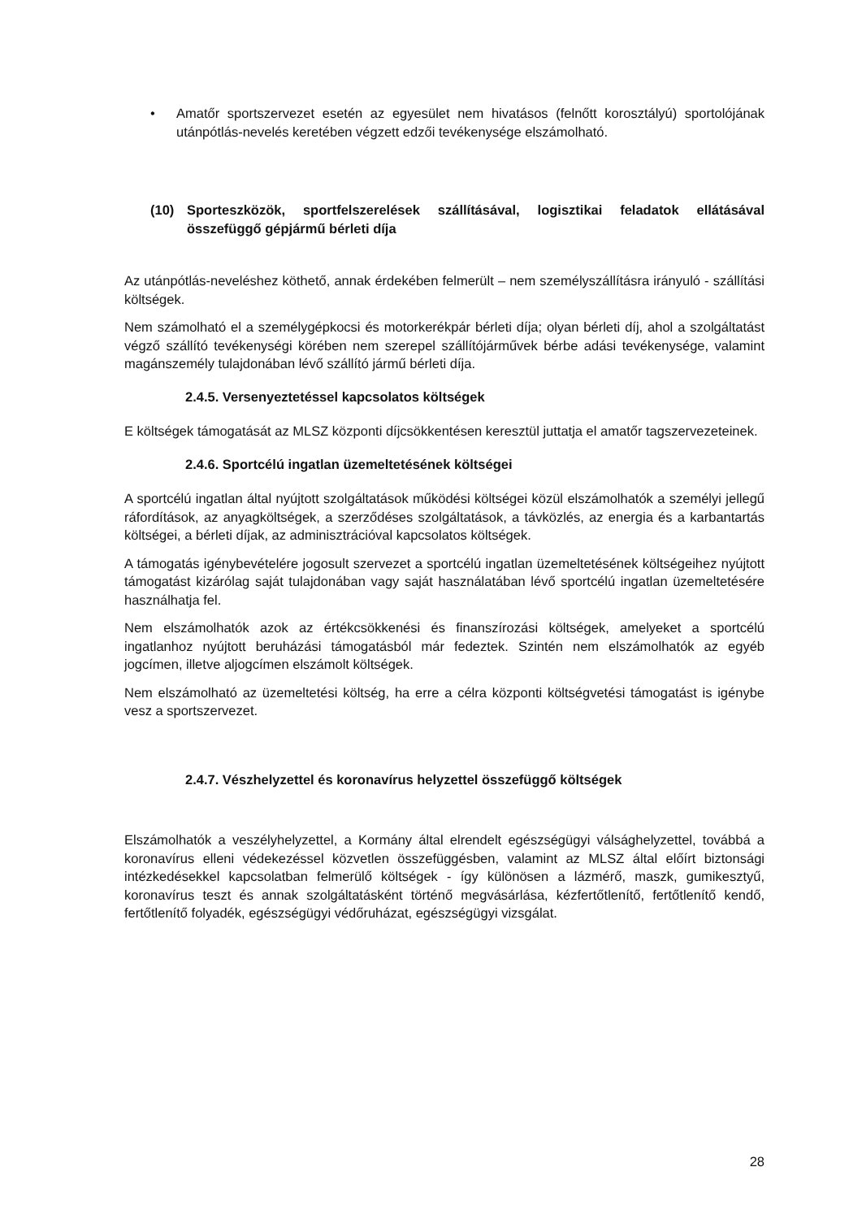• Amatőr sportszervezet esetén az egyesület nem hivatásos (felnőtt korosztályú) sportolójának utánpótlás-nevelés keretében végzett edzői tevékenysége elszámolható.
(10) Sporteszközök, sportfelszerelések szállításával, logisztikai feladatok ellátásával összefüggő gépjármű bérleti díja
Az utánpótlás-neveléshez köthető, annak érdekében felmerült – nem személyszállításra irányuló - szállítási költségek.
Nem számolható el a személygépkocsi és motorkerékpár bérleti díja; olyan bérleti díj, ahol a szolgáltatást végző szállító tevékenységi körében nem szerepel szállítójárművek bérbe adási tevékenysége, valamint magánszemély tulajdonában lévő szállító jármű bérleti díja.
2.4.5. Versenyeztetéssel kapcsolatos költségek
E költségek támogatását az MLSZ központi díjcsökkentésen keresztül juttatja el amatőr tagszervezeteinek.
2.4.6. Sportcélú ingatlan üzemeltetésének költségei
A sportcélú ingatlan által nyújtott szolgáltatások működési költségei közül elszámolhatók a személyi jellegű ráfordítások, az anyagköltségek, a szerződéses szolgáltatások, a távközlés, az energia és a karbantartás költségei, a bérleti díjak, az adminisztrációval kapcsolatos költségek.
A támogatás igénybevételére jogosult szervezet a sportcélú ingatlan üzemeltetésének költségeihez nyújtott támogatást kizárólag saját tulajdonában vagy saját használatában lévő sportcélú ingatlan üzemeltetésére használhatja fel.
Nem elszámolhatók azok az értékcsökkenési és finanszírozási költségek, amelyeket a sportcélú ingatlanhoz nyújtott beruházási támogatásból már fedeztek. Szintén nem elszámolhatók az egyéb jogcímen, illetve aljogcímen elszámolt költségek.
Nem elszámolható az üzemeltetési költség, ha erre a célra központi költségvetési támogatást is igénybe vesz a sportszervezet.
2.4.7. Vészhelyzettel és koronavírus helyzettel összefüggő költségek
Elszámolhatók a veszélyhelyzettel, a Kormány által elrendelt egészségügyi válsághelyzettel, továbbá a koronavírus elleni védekezéssel közvetlen összefüggésben, valamint az MLSZ által előírt biztonsági intézkedésekkel kapcsolatban felmerülő költségek - így különösen a lázmérő, maszk, gumikesztyű, koronavírus teszt és annak szolgáltatásként történő megvásárlása, kézfertőtlenítő, fertőtlenítő kendő, fertőtlenítő folyadék, egészségügyi védőruházat, egészségügyi vizsgálat.
28